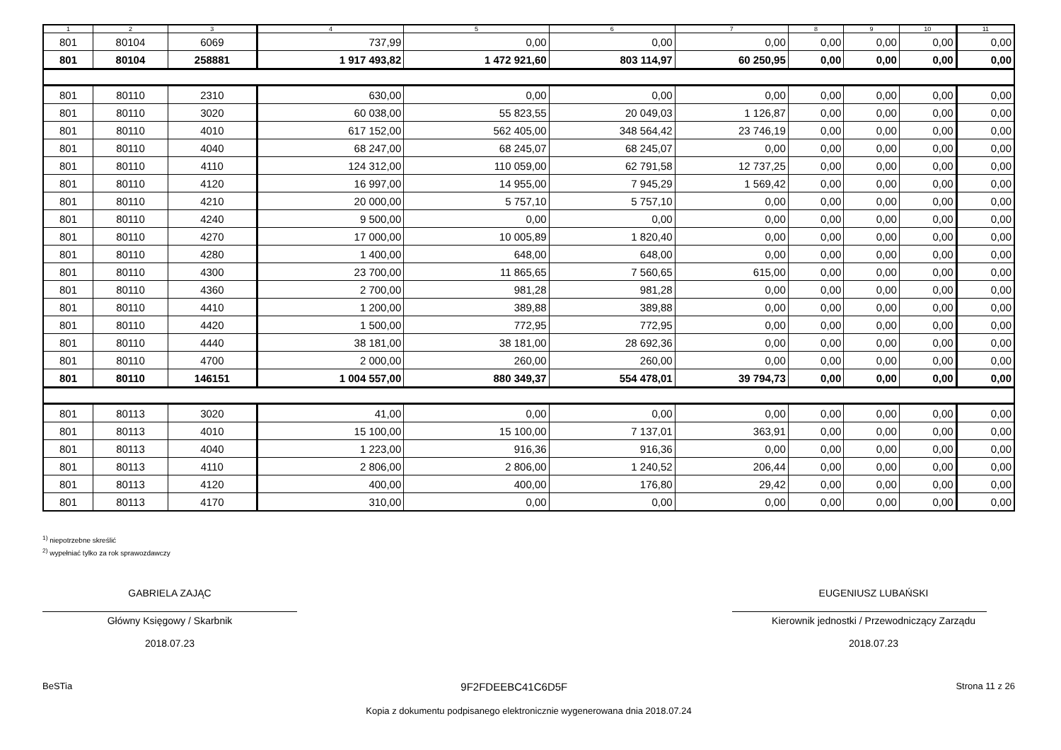| 1 | 2 | 3 | 4 | 5 | 6 | 7 | 8 | 9 | 10 | 11 |
| --- | --- | --- | --- | --- | --- | --- | --- | --- | --- | --- |
| 801 | 80104 | 6069 | 737,99 | 0,00 | 0,00 | 0,00 | 0,00 | 0,00 | 0,00 | 0,00 |
| 801 | 80104 | 258881 | 1 917 493,82 | 1 472 921,60 | 803 114,97 | 60 250,95 | 0,00 | 0,00 | 0,00 | 0,00 |
| 801 | 80110 | 2310 | 630,00 | 0,00 | 0,00 | 0,00 | 0,00 | 0,00 | 0,00 | 0,00 |
| 801 | 80110 | 3020 | 60 038,00 | 55 823,55 | 20 049,03 | 1 126,87 | 0,00 | 0,00 | 0,00 | 0,00 |
| 801 | 80110 | 4010 | 617 152,00 | 562 405,00 | 348 564,42 | 23 746,19 | 0,00 | 0,00 | 0,00 | 0,00 |
| 801 | 80110 | 4040 | 68 247,00 | 68 245,07 | 68 245,07 | 0,00 | 0,00 | 0,00 | 0,00 | 0,00 |
| 801 | 80110 | 4110 | 124 312,00 | 110 059,00 | 62 791,58 | 12 737,25 | 0,00 | 0,00 | 0,00 | 0,00 |
| 801 | 80110 | 4120 | 16 997,00 | 14 955,00 | 7 945,29 | 1 569,42 | 0,00 | 0,00 | 0,00 | 0,00 |
| 801 | 80110 | 4210 | 20 000,00 | 5 757,10 | 5 757,10 | 0,00 | 0,00 | 0,00 | 0,00 | 0,00 |
| 801 | 80110 | 4240 | 9 500,00 | 0,00 | 0,00 | 0,00 | 0,00 | 0,00 | 0,00 | 0,00 |
| 801 | 80110 | 4270 | 17 000,00 | 10 005,89 | 1 820,40 | 0,00 | 0,00 | 0,00 | 0,00 | 0,00 |
| 801 | 80110 | 4280 | 1 400,00 | 648,00 | 648,00 | 0,00 | 0,00 | 0,00 | 0,00 | 0,00 |
| 801 | 80110 | 4300 | 23 700,00 | 11 865,65 | 7 560,65 | 615,00 | 0,00 | 0,00 | 0,00 | 0,00 |
| 801 | 80110 | 4360 | 2 700,00 | 981,28 | 981,28 | 0,00 | 0,00 | 0,00 | 0,00 | 0,00 |
| 801 | 80110 | 4410 | 1 200,00 | 389,88 | 389,88 | 0,00 | 0,00 | 0,00 | 0,00 | 0,00 |
| 801 | 80110 | 4420 | 1 500,00 | 772,95 | 772,95 | 0,00 | 0,00 | 0,00 | 0,00 | 0,00 |
| 801 | 80110 | 4440 | 38 181,00 | 38 181,00 | 28 692,36 | 0,00 | 0,00 | 0,00 | 0,00 | 0,00 |
| 801 | 80110 | 4700 | 2 000,00 | 260,00 | 260,00 | 0,00 | 0,00 | 0,00 | 0,00 | 0,00 |
| 801 | 80110 | 146151 | 1 004 557,00 | 880 349,37 | 554 478,01 | 39 794,73 | 0,00 | 0,00 | 0,00 | 0,00 |
| 801 | 80113 | 3020 | 41,00 | 0,00 | 0,00 | 0,00 | 0,00 | 0,00 | 0,00 | 0,00 |
| 801 | 80113 | 4010 | 15 100,00 | 15 100,00 | 7 137,01 | 363,91 | 0,00 | 0,00 | 0,00 | 0,00 |
| 801 | 80113 | 4040 | 1 223,00 | 916,36 | 916,36 | 0,00 | 0,00 | 0,00 | 0,00 | 0,00 |
| 801 | 80113 | 4110 | 2 806,00 | 2 806,00 | 1 240,52 | 206,44 | 0,00 | 0,00 | 0,00 | 0,00 |
| 801 | 80113 | 4120 | 400,00 | 400,00 | 176,80 | 29,42 | 0,00 | 0,00 | 0,00 | 0,00 |
| 801 | 80113 | 4170 | 310,00 | 0,00 | 0,00 | 0,00 | 0,00 | 0,00 | 0,00 | 0,00 |
<sup>1)</sup> niepotrzebne skreślić
<sup>2)</sup> wypełniać tylko za rok sprawozdawczy
GABRIELA ZAJĄC
Główny Księgowy / Skarbnik
2018.07.23
EUGENIUSZ LUBAŃSKI
Kierownik jednostki / Przewodniczący Zarządu
2018.07.23
BeSTia 9F2FDEEBC41C6D5F Strona 11 z 26
Kopia z dokumentu podpisanego elektronicznie wygenerowana dnia 2018.07.24